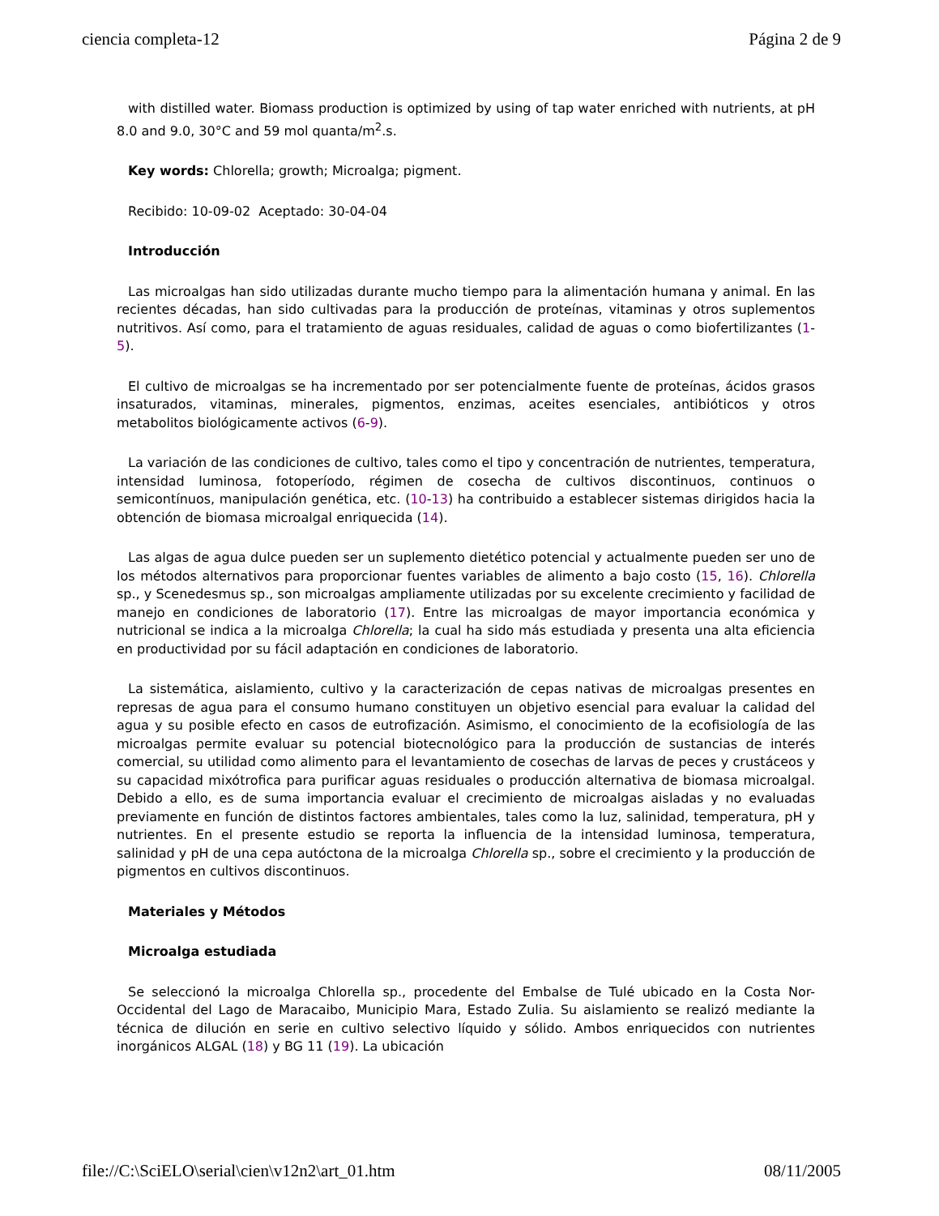ciencia completa-12 Página 2 de 9
with distilled water. Biomass production is optimized by using of tap water enriched with nutrients, at pH 8.0 and 9.0, 30°C and 59 mol quanta/m<sup>2</sup>.s.
Key words: Chlorella; growth; Microalga; pigment.
Recibido: 10-09-02 Aceptado: 30-04-04
Introducción
Las microalgas han sido utilizadas durante mucho tiempo para la alimentación humana y animal. En las recientes décadas, han sido cultivadas para la producción de proteínas, vitaminas y otros suplementos nutritivos. Así como, para el tratamiento de aguas residuales, calidad de aguas o como biofertilizantes (1-5).
El cultivo de microalgas se ha incrementado por ser potencialmente fuente de proteínas, ácidos grasos insaturados, vitaminas, minerales, pigmentos, enzimas, aceites esenciales, antibióticos y otros metabolitos biológicamente activos (6-9).
La variación de las condiciones de cultivo, tales como el tipo y concentración de nutrientes, temperatura, intensidad luminosa, fotoperíodo, régimen de cosecha de cultivos discontinuos, continuos o semicontínuos, manipulación genética, etc. (10-13) ha contribuido a establecer sistemas dirigidos hacia la obtención de biomasa microalgal enriquecida (14).
Las algas de agua dulce pueden ser un suplemento dietético potencial y actualmente pueden ser uno de los métodos alternativos para proporcionar fuentes variables de alimento a bajo costo (15, 16). Chlorella sp., y Scenedesmus sp., son microalgas ampliamente utilizadas por su excelente crecimiento y facilidad de manejo en condiciones de laboratorio (17). Entre las microalgas de mayor importancia económica y nutricional se indica a la microalga Chlorella; la cual ha sido más estudiada y presenta una alta eficiencia en productividad por su fácil adaptación en condiciones de laboratorio.
La sistemática, aislamiento, cultivo y la caracterización de cepas nativas de microalgas presentes en represas de agua para el consumo humano constituyen un objetivo esencial para evaluar la calidad del agua y su posible efecto en casos de eutrofización. Asimismo, el conocimiento de la ecofisiología de las microalgas permite evaluar su potencial biotecnológico para la producción de sustancias de interés comercial, su utilidad como alimento para el levantamiento de cosechas de larvas de peces y crustáceos y su capacidad mixótrofica para purificar aguas residuales o producción alternativa de biomasa microalgal. Debido a ello, es de suma importancia evaluar el crecimiento de microalgas aisladas y no evaluadas previamente en función de distintos factores ambientales, tales como la luz, salinidad, temperatura, pH y nutrientes. En el presente estudio se reporta la influencia de la intensidad luminosa, temperatura, salinidad y pH de una cepa autóctona de la microalga Chlorella sp., sobre el crecimiento y la producción de pigmentos en cultivos discontinuos.
Materiales y Métodos
Microalga estudiada
Se seleccionó la microalga Chlorella sp., procedente del Embalse de Tulé ubicado en la Costa Nor-Occidental del Lago de Maracaibo, Municipio Mara, Estado Zulia. Su aislamiento se realizó mediante la técnica de dilución en serie en cultivo selectivo líquido y sólido. Ambos enriquecidos con nutrientes inorgánicos ALGAL (18) y BG 11 (19). La ubicación
file://C:\SciELO\serial\cien\v12n2\art_01.htm 08/11/2005